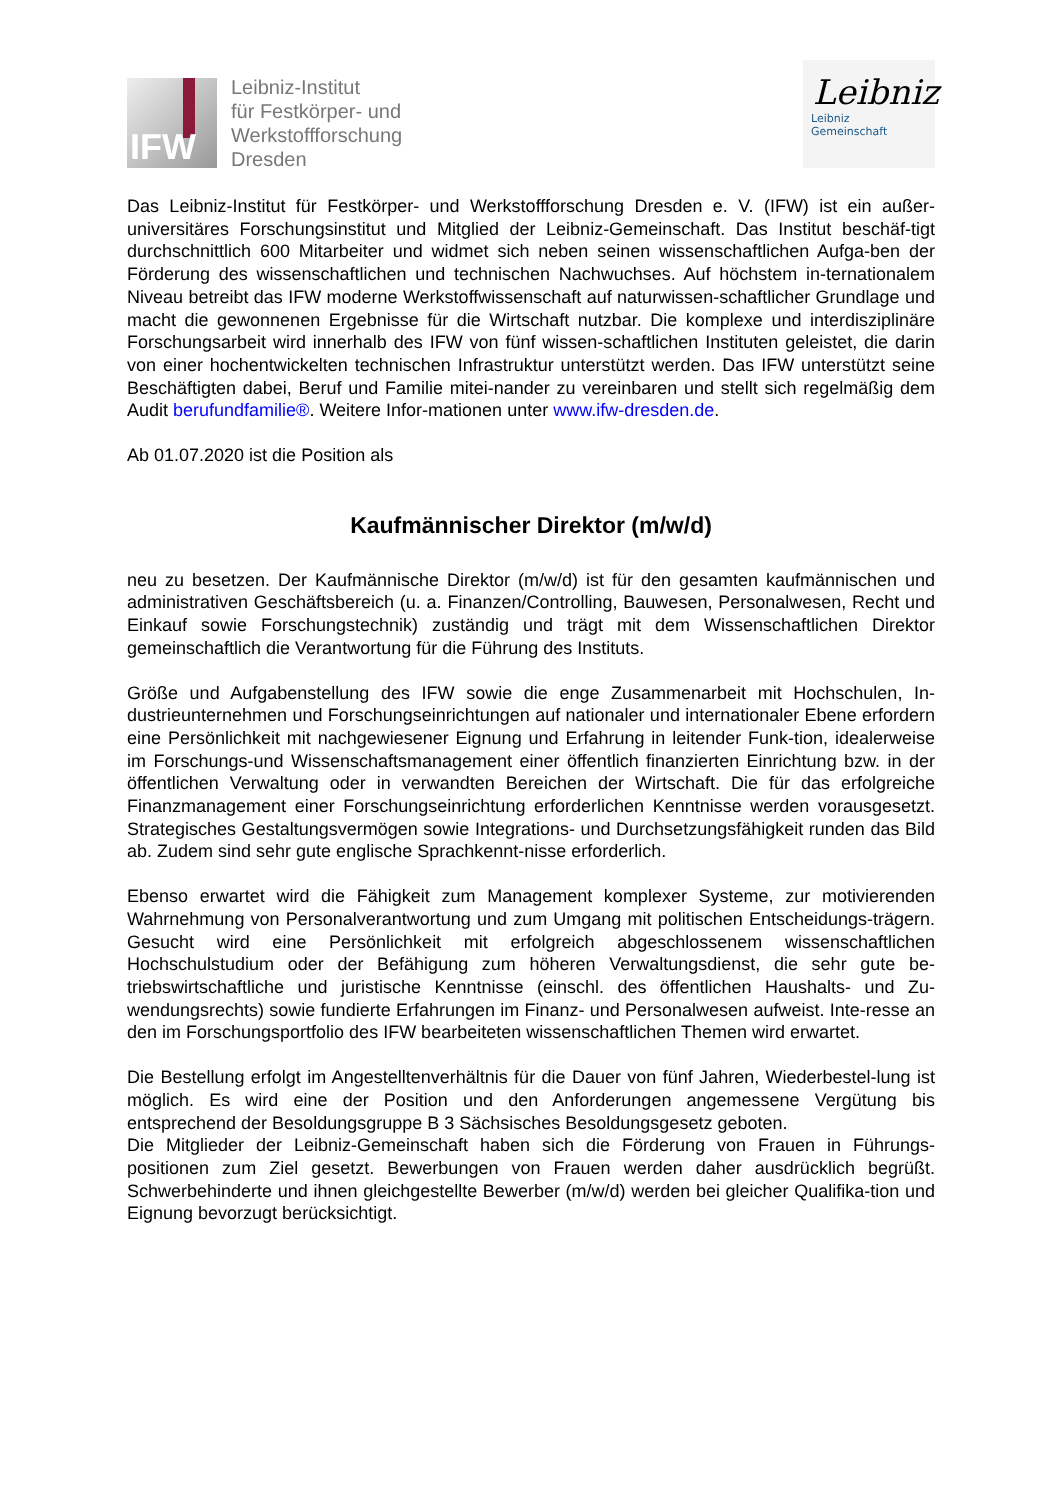IFW
Leibniz-Institut
für Festkörper- und
Werkstoffforschung
Dresden
Leibniz
Leibniz
Gemeinschaft
Das Leibniz-Institut für Festkörper- und Werkstoffforschung Dresden e. V. (IFW) ist ein außer-universitäres Forschungsinstitut und Mitglied der Leibniz-Gemeinschaft. Das Institut beschäf-tigt durchschnittlich 600 Mitarbeiter und widmet sich neben seinen wissenschaftlichen Aufga-ben der Förderung des wissenschaftlichen und technischen Nachwuchses. Auf höchstem in-ternationalem Niveau betreibt das IFW moderne Werkstoffwissenschaft auf naturwissen-schaftlicher Grundlage und macht die gewonnenen Ergebnisse für die Wirtschaft nutzbar. Die komplexe und interdisziplinäre Forschungsarbeit wird innerhalb des IFW von fünf wissen-schaftlichen Instituten geleistet, die darin von einer hochentwickelten technischen Infrastruktur unterstützt werden. Das IFW unterstützt seine Beschäftigten dabei, Beruf und Familie mitei-nander zu vereinbaren und stellt sich regelmäßig dem Audit berufundfamilie®. Weitere Infor-mationen unter www.ifw-dresden.de.
Ab 01.07.2020 ist die Position als
Kaufmännischer Direktor (m/w/d)
neu zu besetzen. Der Kaufmännische Direktor (m/w/d) ist für den gesamten kaufmännischen und administrativen Geschäftsbereich (u. a. Finanzen/Controlling, Bauwesen, Personalwesen, Recht und Einkauf sowie Forschungstechnik) zuständig und trägt mit dem Wissenschaftlichen Direktor gemeinschaftlich die Verantwortung für die Führung des Instituts.
Größe und Aufgabenstellung des IFW sowie die enge Zusammenarbeit mit Hochschulen, In-dustrieunternehmen und Forschungseinrichtungen auf nationaler und internationaler Ebene erfordern eine Persönlichkeit mit nachgewiesener Eignung und Erfahrung in leitender Funk-tion, idealerweise im Forschungs-und Wissenschaftsmanagement einer öffentlich finanzierten Einrichtung bzw. in der öffentlichen Verwaltung oder in verwandten Bereichen der Wirtschaft. Die für das erfolgreiche Finanzmanagement einer Forschungseinrichtung erforderlichen Kenntnisse werden vorausgesetzt. Strategisches Gestaltungsvermögen sowie Integrations- und Durchsetzungsfähigkeit runden das Bild ab. Zudem sind sehr gute englische Sprachkennt-nisse erforderlich.
Ebenso erwartet wird die Fähigkeit zum Management komplexer Systeme, zur motivierenden Wahrnehmung von Personalverantwortung und zum Umgang mit politischen Entscheidungs-trägern. Gesucht wird eine Persönlichkeit mit erfolgreich abgeschlossenem wissenschaftlichen Hochschulstudium oder der Befähigung zum höheren Verwaltungsdienst, die sehr gute be-triebswirtschaftliche und juristische Kenntnisse (einschl. des öffentlichen Haushalts- und Zu-wendungsrechts) sowie fundierte Erfahrungen im Finanz- und Personalwesen aufweist. Inte-resse an den im Forschungsportfolio des IFW bearbeiteten wissenschaftlichen Themen wird erwartet.
Die Bestellung erfolgt im Angestelltenverhältnis für die Dauer von fünf Jahren, Wiederbestel-lung ist möglich. Es wird eine der Position und den Anforderungen angemessene Vergütung bis entsprechend der Besoldungsgruppe B 3 Sächsisches Besoldungsgesetz geboten.
Die Mitglieder der Leibniz-Gemeinschaft haben sich die Förderung von Frauen in Führungs-positionen zum Ziel gesetzt. Bewerbungen von Frauen werden daher ausdrücklich begrüßt. Schwerbehinderte und ihnen gleichgestellte Bewerber (m/w/d) werden bei gleicher Qualifika-tion und Eignung bevorzugt berücksichtigt.